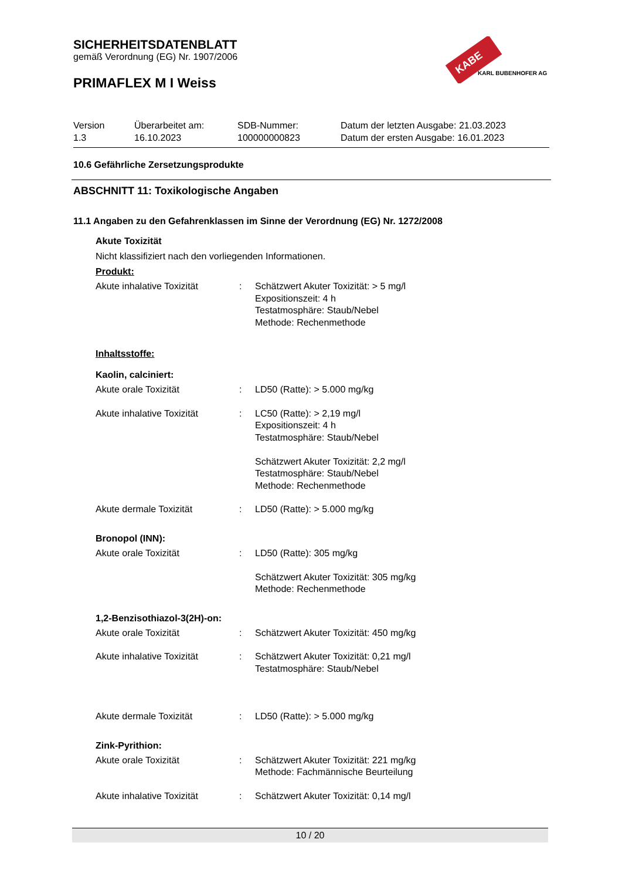KABE
KARL BUBENHOFER AG
SICHERHEITSDATENBLATT
gemäß Verordnung (EG) Nr. 1907/2006
PRIMAFLEX M I Weiss
Version
1.3
Überarbeitet am:
16.10.2023
SDB-Nummer:
100000000823
Datum der letzten Ausgabe: 21.03.2023
Datum der ersten Ausgabe: 16.01.2023
10.6 Gefährliche Zersetzungsprodukte
ABSCHNITT 11: Toxikologische Angaben
11.1 Angaben zu den Gefahrenklassen im Sinne der Verordnung (EG) Nr. 1272/2008
Akute Toxizität
Nicht klassifiziert nach den vorliegenden Informationen.
Produkt:
Akute inhalative Toxizität
: Schätzwert Akuter Toxizität: > 5 mg/l
Expositionszeit: 4 h
Testatmosphäre: Staub/Nebel
Methode: Rechenmethode
Inhaltsstoffe:
Kaolin, calciniert:
Akute orale Toxizität : LD50 (Ratte): > 5.000 mg/kg
Akute inhalative Toxizität
: LC50 (Ratte): > 2,19 mg/l
Expositionszeit: 4 h
Testatmosphäre: Staub/Nebel
Schätzwert Akuter Toxizität: 2,2 mg/l
Testatmosphäre: Staub/Nebel
Methode: Rechenmethode
Akute dermale Toxizität : LD50 (Ratte): > 5.000 mg/kg
Bronopol (INN):
Akute orale Toxizität : LD50 (Ratte): 305 mg/kg
Schätzwert Akuter Toxizität: 305 mg/kg
Methode: Rechenmethode
1,2-Benzisothiazol-3(2H)-on:
Akute orale Toxizität : Schätzwert Akuter Toxizität: 450 mg/kg
Akute inhalative Toxizität
: Schätzwert Akuter Toxizität: 0,21 mg/l
Testatmosphäre: Staub/Nebel
Akute dermale Toxizität : LD50 (Ratte): > 5.000 mg/kg
Zink-Pyrithion:
Akute orale Toxizität : Schätzwert Akuter Toxizität: 221 mg/kg
Methode: Fachmännische Beurteilung
Akute inhalative Toxizität
: Schätzwert Akuter Toxizität: 0,14 mg/l
10 / 20